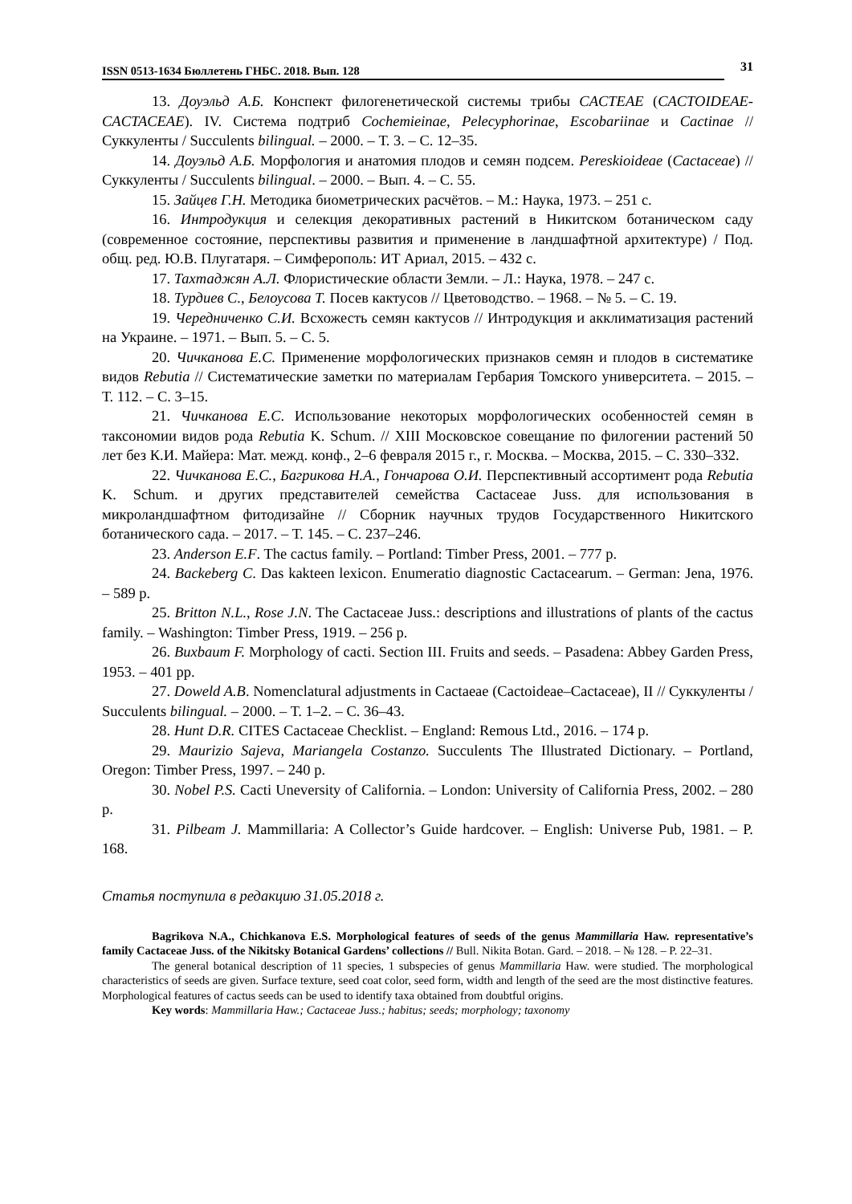ISSN 0513-1634 Бюллетень ГНБС. 2018. Вып. 128
31
13. Доуэльд А.Б. Конспект филогенетической системы трибы CACTEAE (CACTOIDEAE-CACTACEAE). IV. Система подтриб Cochemieinae, Pelecyphorinae, Escobariinae и Cactinae // Суккуленты / Succulents bilingual. – 2000. – Т. 3. – С. 12–35.
14. Доуэльд А.Б. Морфология и анатомия плодов и семян подсем. Pereskioideae (Cactaceae) // Суккуленты / Succulents bilingual. – 2000. – Вып. 4. – С. 55.
15. Зайцев Г.Н. Методика биометрических расчётов. – М.: Наука, 1973. – 251 с.
16. Интродукция и селекция декоративных растений в Никитском ботаническом саду (современное состояние, перспективы развития и применение в ландшафтной архитектуре) / Под. общ. ред. Ю.В. Плугатаря. – Симферополь: ИТ Ариал, 2015. – 432 с.
17. Тахтаджян А.Л. Флористические области Земли. – Л.: Наука, 1978. – 247 с.
18. Турдиев С., Белоусова Т. Посев кактусов // Цветоводство. – 1968. – № 5. – С. 19.
19. Чередниченко С.И. Всхожесть семян кактусов // Интродукция и акклиматизация растений на Украине. – 1971. – Вып. 5. – С. 5.
20. Чичканова Е.С. Применение морфологических признаков семян и плодов в систематике видов Rebutia // Систематические заметки по материалам Гербария Томского университета. – 2015. – Т. 112. – С. 3–15.
21. Чичканова Е.С. Использование некоторых морфологических особенностей семян в таксономии видов рода Rebutia K. Schum. // XIII Московское совещание по филогении растений 50 лет без К.И. Майера: Мат. межд. конф., 2–6 февраля 2015 г., г. Москва. – Москва, 2015. – С. 330–332.
22. Чичканова Е.С., Багрикова Н.А., Гончарова О.И. Перспективный ассортимент рода Rebutia K. Schum. и других представителей семейства Cactaceae Juss. для использования в микроландшафтном фитодизайне // Сборник научных трудов Государственного Никитского ботанического сада. – 2017. – Т. 145. – С. 237–246.
23. Anderson E.F. The cactus family. – Portland: Timber Press, 2001. – 777 p.
24. Backeberg C. Das kakteen lexicon. Enumeratio diagnostic Cactacearum. – German: Jena, 1976. – 589 p.
25. Britton N.L., Rose J.N. The Cactaceae Juss.: descriptions and illustrations of plants of the cactus family. – Washington: Timber Press, 1919. – 256 p.
26. Buxbaum F. Morphology of cacti. Section III. Fruits and seeds. – Pasadena: Abbey Garden Press, 1953. – 401 pp.
27. Doweld A.B. Nomenclatural adjustments in Cactaeae (Cactoideae–Cactaceae), II // Суккуленты / Succulents bilingual. – 2000. – Т. 1–2. – С. 36–43.
28. Hunt D.R. CITES Cactaceae Checklist. – England: Remous Ltd., 2016. – 174 p.
29. Maurizio Sajeva, Mariangela Costanzo. Succulents The Illustrated Dictionary. – Portland, Oregon: Timber Press, 1997. – 240 p.
30. Nobel P.S. Cacti Uneversity of California. – London: University of California Press, 2002. – 280 p.
31. Pilbeam J. Mammillaria: A Collector’s Guide hardcover. – English: Universe Pub, 1981. – P. 168.
Статья поступила в редакцию 31.05.2018 г.
Bagrikova N.A., Chichkanova E.S. Morphological features of seeds of the genus Mammillaria Haw. representative’s family Cactaceae Juss. of the Nikitsky Botanical Gardens’ collections // Bull. Nikita Botan. Gard. – 2018. – № 128. – P. 22–31.
The general botanical description of 11 species, 1 subspecies of genus Mammillaria Haw. were studied. The morphological characteristics of seeds are given. Surface texture, seed coat color, seed form, width and length of the seed are the most distinctive features. Morphological features of cactus seeds can be used to identify taxa obtained from doubtful origins.
Key words: Mammillaria Haw.; Cactaceae Juss.; habitus; seeds; morphology; taxonomy